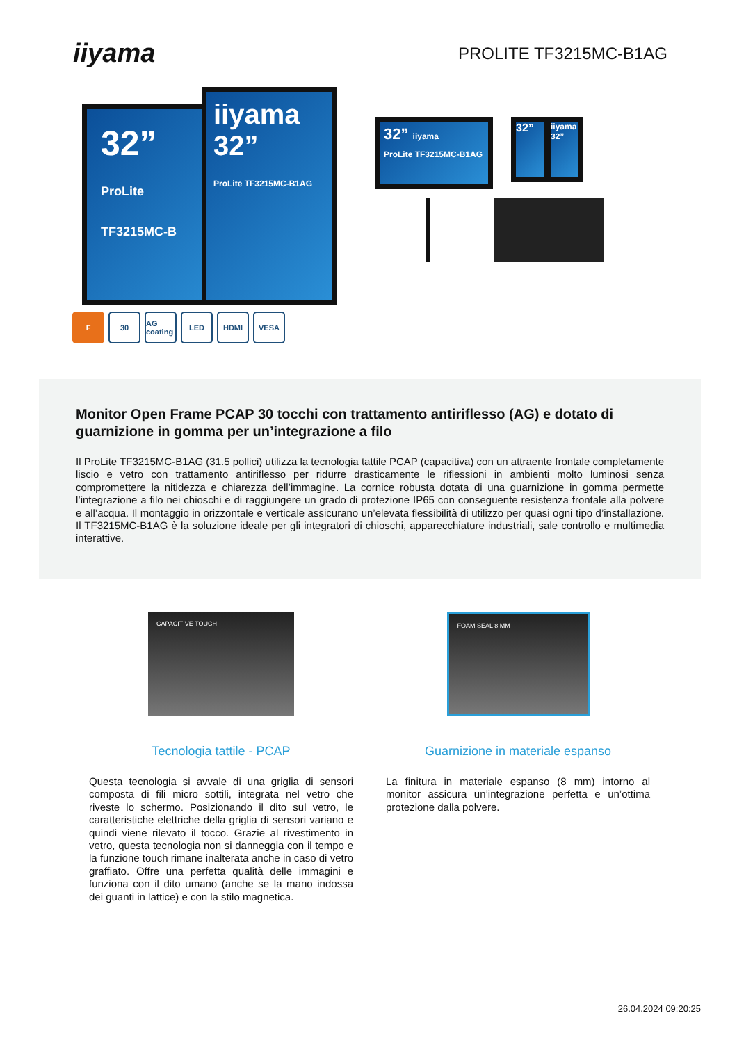iiyama
PROLITE TF3215MC-B1AG
32”
ProLite
TF3215MC-B
iiyama
32”
ProLite TF3215MC-B1AG
32” iiyama
ProLite TF3215MC-B1AG
32”
iiyama 32”
F 30 AG coating
LED HDMI VESA
Monitor Open Frame PCAP 30 tocchi con trattamento antiriflesso (AG) e dotato di guarnizione in gomma per un’integrazione a filo
Il ProLite TF3215MC-B1AG (31.5 pollici) utilizza la tecnologia tattile PCAP (capacitiva) con un attraente frontale completamente liscio e vetro con trattamento antiriflesso per ridurre drasticamente le riflessioni in ambienti molto luminosi senza compromettere la nitidezza e chiarezza dell’immagine. La cornice robusta dotata di una guarnizione in gomma permette l’integrazione a filo nei chioschi e di raggiungere un grado di protezione IP65 con conseguente resistenza frontale alla polvere e all’acqua. Il montaggio in orizzontale e verticale assicurano un’elevata flessibilità di utilizzo per quasi ogni tipo d’installazione. Il TF3215MC-B1AG è la soluzione ideale per gli integratori di chioschi, apparecchiature industriali, sale controllo e multimedia interattive.
CAPACITIVE TOUCH
Tecnologia tattile - PCAP
Questa tecnologia si avvale di una griglia di sensori composta di fili micro sottili, integrata nel vetro che riveste lo schermo. Posizionando il dito sul vetro, le caratteristiche elettriche della griglia di sensori variano e quindi viene rilevato il tocco. Grazie al rivestimento in vetro, questa tecnologia non si danneggia con il tempo e la funzione touch rimane inalterata anche in caso di vetro graffiato. Offre una perfetta qualità delle immagini e funziona con il dito umano (anche se la mano indossa dei guanti in lattice) e con la stilo magnetica.
FOAM SEAL 8 MM
Guarnizione in materiale espanso
La finitura in materiale espanso (8 mm) intorno al monitor assicura un’integrazione perfetta e un’ottima protezione dalla polvere.
26.04.2024 09:20:25